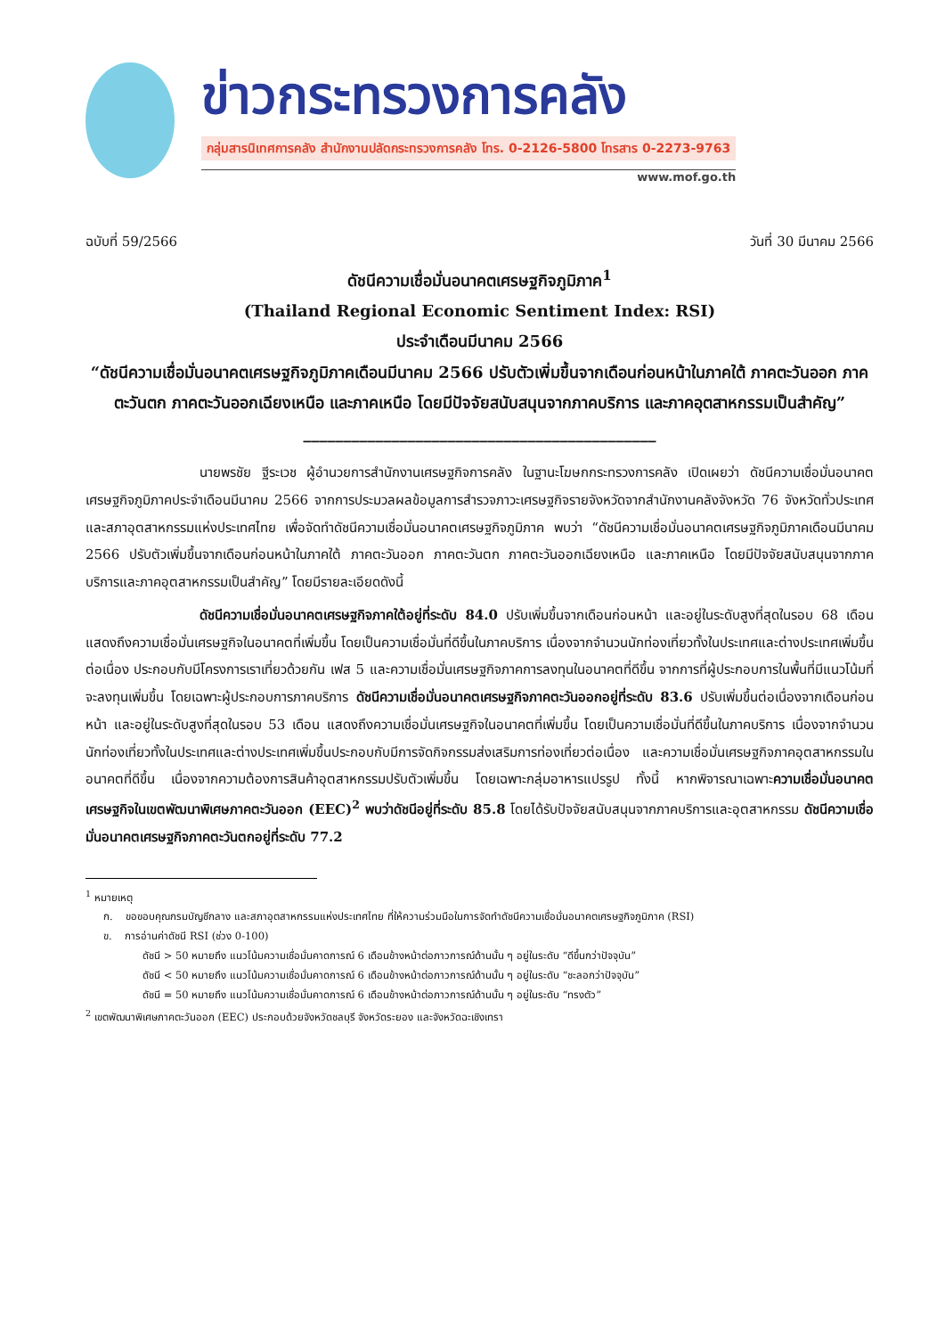ข่าวกระทรวงการคลัง
กลุ่มสารนิเทศการคลัง สำนักงานปลัดกระทรวงการคลัง โทร. 0-2126-5800 โทรสาร 0-2273-9763
www.mof.go.th
ฉบับที่ 59/2566 วันที่ 30 มีนาคม 2566
ดัชนีความเชื่อมั่นอนาคตเศรษฐกิจภูมิภาค<sup>1</sup>
(Thailand Regional Economic Sentiment Index: RSI)
ประจำเดือนมีนาคม 2566
“ดัชนีความเชื่อมั่นอนาคตเศรษฐกิจภูมิภาคเดือนมีนาคม 2566 ปรับตัวเพิ่มขึ้นจากเดือนก่อนหน้าในภาคใต้ ภาคตะวันออก ภาคตะวันตก ภาคตะวันออกเฉียงเหนือ และภาคเหนือ โดยมีปัจจัยสนับสนุนจากภาคบริการ และภาคอุตสาหกรรมเป็นสำคัญ”
____________________________________________
นายพรชัย ฐีระเวช ผู้อำนวยการสำนักงานเศรษฐกิจการคลัง ในฐานะโฆษกกระทรวงการคลัง เปิดเผยว่า ดัชนีความเชื่อมั่นอนาคตเศรษฐกิจภูมิภาคประจำเดือนมีนาคม 2566 จากการประมวลผลข้อมูลการสำรวจภาวะเศรษฐกิจรายจังหวัดจากสำนักงานคลังจังหวัด 76 จังหวัดทั่วประเทศ และสภาอุตสาหกรรมแห่งประเทศไทย เพื่อจัดทำดัชนีความเชื่อมั่นอนาคตเศรษฐกิจภูมิภาค พบว่า “ดัชนีความเชื่อมั่นอนาคตเศรษฐกิจภูมิภาคเดือนมีนาคม 2566 ปรับตัวเพิ่มขึ้นจากเดือนก่อนหน้าในภาคใต้ ภาคตะวันออก ภาคตะวันตก ภาคตะวันออกเฉียงเหนือ และภาคเหนือ โดยมีปัจจัยสนับสนุนจากภาคบริการและภาคอุตสาหกรรมเป็นสำคัญ” โดยมีรายละเอียดดังนี้
ดัชนีความเชื่อมั่นอนาคตเศรษฐกิจภาคใต้อยู่ที่ระดับ 84.0 ปรับเพิ่มขึ้นจากเดือนก่อนหน้า และอยู่ในระดับสูงที่สุดในรอบ 68 เดือน แสดงถึงความเชื่อมั่นเศรษฐกิจในอนาคตที่เพิ่มขึ้น โดยเป็นความเชื่อมั่นที่ดีขึ้นในภาคบริการ เนื่องจากจำนวนนักท่องเที่ยวทั้งในประเทศและต่างประเทศเพิ่มขึ้นต่อเนื่อง ประกอบกับมีโครงการเราเที่ยวด้วยกัน เฟส 5 และความเชื่อมั่นเศรษฐกิจภาคการลงทุนในอนาคตที่ดีขึ้น จากการที่ผู้ประกอบการในพื้นที่มีแนวโน้มที่จะลงทุนเพิ่มขึ้น โดยเฉพาะผู้ประกอบการภาคบริการ ดัชนีความเชื่อมั่นอนาคตเศรษฐกิจภาคตะวันออกอยู่ที่ระดับ 83.6 ปรับเพิ่มขึ้นต่อเนื่องจากเดือนก่อนหน้า และอยู่ในระดับสูงที่สุดในรอบ 53 เดือน แสดงถึงความเชื่อมั่นเศรษฐกิจในอนาคตที่เพิ่มขึ้น โดยเป็นความเชื่อมั่นที่ดีขึ้นในภาคบริการ เนื่องจากจำนวนนักท่องเที่ยวทั้งในประเทศและต่างประเทศเพิ่มขึ้นประกอบกับมีการจัดกิจกรรมส่งเสริมการท่องเที่ยวต่อเนื่อง และความเชื่อมั่นเศรษฐกิจภาคอุตสาหกรรมในอนาคตที่ดีขึ้น เนื่องจากความต้องการสินค้าอุตสาหกรรมปรับตัวเพิ่มขึ้น โดยเฉพาะกลุ่มอาหารแปรรูป ทั้งนี้ หากพิจารณาเฉพาะความเชื่อมั่นอนาคตเศรษฐกิจในเขตพัฒนาพิเศษภาคตะวันออก (EEC)<sup>2</sup> พบว่าดัชนีอยู่ที่ระดับ 85.8 โดยได้รับปัจจัยสนับสนุนจากภาคบริการและอุตสาหกรรม ดัชนีความเชื่อมั่นอนาคตเศรษฐกิจภาคตะวันตกอยู่ที่ระดับ 77.2
<sup>1</sup> หมายเหตุ
ก. ขอขอบคุณกรมบัญชีกลาง และสภาอุตสาหกรรมแห่งประเทศไทย ที่ให้ความร่วมมือในการจัดทำดัชนีความเชื่อมั่นอนาคตเศรษฐกิจภูมิภาค (RSI)
ข. การอ่านค่าดัชนี RSI (ช่วง 0-100)
ดัชนี > 50 หมายถึง แนวโน้มความเชื่อมั่นคาดการณ์ 6 เดือนข้างหน้าต่อภาวการณ์ด้านนั้น ๆ อยู่ในระดับ “ดีขึ้นกว่าปัจจุบัน”
ดัชนี < 50 หมายถึง แนวโน้มความเชื่อมั่นคาดการณ์ 6 เดือนข้างหน้าต่อภาวการณ์ด้านนั้น ๆ อยู่ในระดับ “ชะลอกว่าปัจจุบัน”
ดัชนี = 50 หมายถึง แนวโน้มความเชื่อมั่นคาดการณ์ 6 เดือนข้างหน้าต่อภาวการณ์ด้านนั้น ๆ อยู่ในระดับ “ทรงตัว”
<sup>2</sup> เขตพัฒนาพิเศษภาคตะวันออก (EEC) ประกอบด้วยจังหวัดชลบุรี จังหวัดระยอง และจังหวัดฉะเชิงเทรา